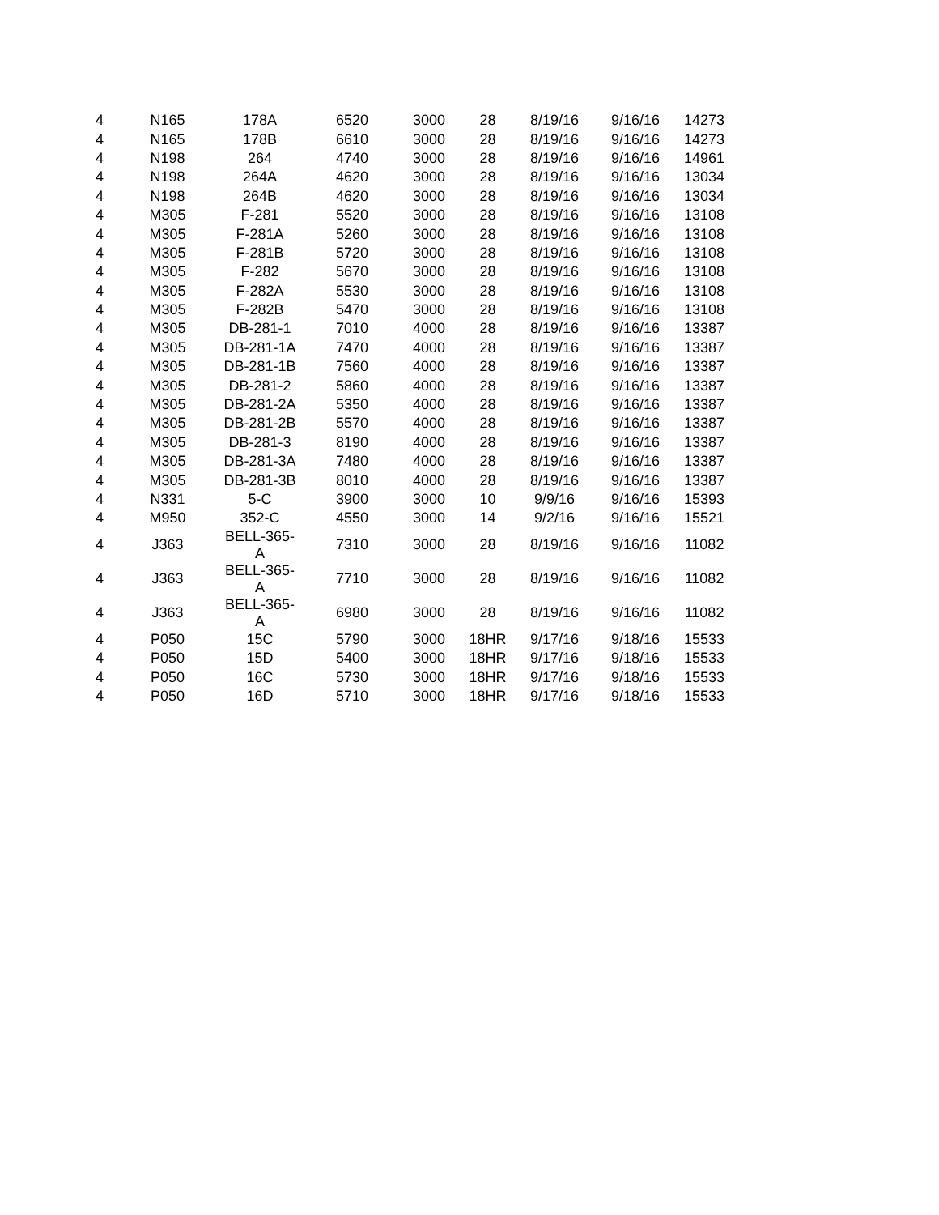| 4 | N165 | 178A | 6520 | 3000 | 28 | 8/19/16 | 9/16/16 | 14273 |
| 4 | N165 | 178B | 6610 | 3000 | 28 | 8/19/16 | 9/16/16 | 14273 |
| 4 | N198 | 264 | 4740 | 3000 | 28 | 8/19/16 | 9/16/16 | 14961 |
| 4 | N198 | 264A | 4620 | 3000 | 28 | 8/19/16 | 9/16/16 | 13034 |
| 4 | N198 | 264B | 4620 | 3000 | 28 | 8/19/16 | 9/16/16 | 13034 |
| 4 | M305 | F-281 | 5520 | 3000 | 28 | 8/19/16 | 9/16/16 | 13108 |
| 4 | M305 | F-281A | 5260 | 3000 | 28 | 8/19/16 | 9/16/16 | 13108 |
| 4 | M305 | F-281B | 5720 | 3000 | 28 | 8/19/16 | 9/16/16 | 13108 |
| 4 | M305 | F-282 | 5670 | 3000 | 28 | 8/19/16 | 9/16/16 | 13108 |
| 4 | M305 | F-282A | 5530 | 3000 | 28 | 8/19/16 | 9/16/16 | 13108 |
| 4 | M305 | F-282B | 5470 | 3000 | 28 | 8/19/16 | 9/16/16 | 13108 |
| 4 | M305 | DB-281-1 | 7010 | 4000 | 28 | 8/19/16 | 9/16/16 | 13387 |
| 4 | M305 | DB-281-1A | 7470 | 4000 | 28 | 8/19/16 | 9/16/16 | 13387 |
| 4 | M305 | DB-281-1B | 7560 | 4000 | 28 | 8/19/16 | 9/16/16 | 13387 |
| 4 | M305 | DB-281-2 | 5860 | 4000 | 28 | 8/19/16 | 9/16/16 | 13387 |
| 4 | M305 | DB-281-2A | 5350 | 4000 | 28 | 8/19/16 | 9/16/16 | 13387 |
| 4 | M305 | DB-281-2B | 5570 | 4000 | 28 | 8/19/16 | 9/16/16 | 13387 |
| 4 | M305 | DB-281-3 | 8190 | 4000 | 28 | 8/19/16 | 9/16/16 | 13387 |
| 4 | M305 | DB-281-3A | 7480 | 4000 | 28 | 8/19/16 | 9/16/16 | 13387 |
| 4 | M305 | DB-281-3B | 8010 | 4000 | 28 | 8/19/16 | 9/16/16 | 13387 |
| 4 | N331 | 5-C | 3900 | 3000 | 10 | 9/9/16 | 9/16/16 | 15393 |
| 4 | M950 | 352-C | 4550 | 3000 | 14 | 9/2/16 | 9/16/16 | 15521 |
| 4 | J363 | BELL-365-A | 7310 | 3000 | 28 | 8/19/16 | 9/16/16 | 11082 |
| 4 | J363 | BELL-365-A | 7710 | 3000 | 28 | 8/19/16 | 9/16/16 | 11082 |
| 4 | J363 | BELL-365-A | 6980 | 3000 | 28 | 8/19/16 | 9/16/16 | 11082 |
| 4 | P050 | 15C | 5790 | 3000 | 18HR | 9/17/16 | 9/18/16 | 15533 |
| 4 | P050 | 15D | 5400 | 3000 | 18HR | 9/17/16 | 9/18/16 | 15533 |
| 4 | P050 | 16C | 5730 | 3000 | 18HR | 9/17/16 | 9/18/16 | 15533 |
| 4 | P050 | 16D | 5710 | 3000 | 18HR | 9/17/16 | 9/18/16 | 15533 |